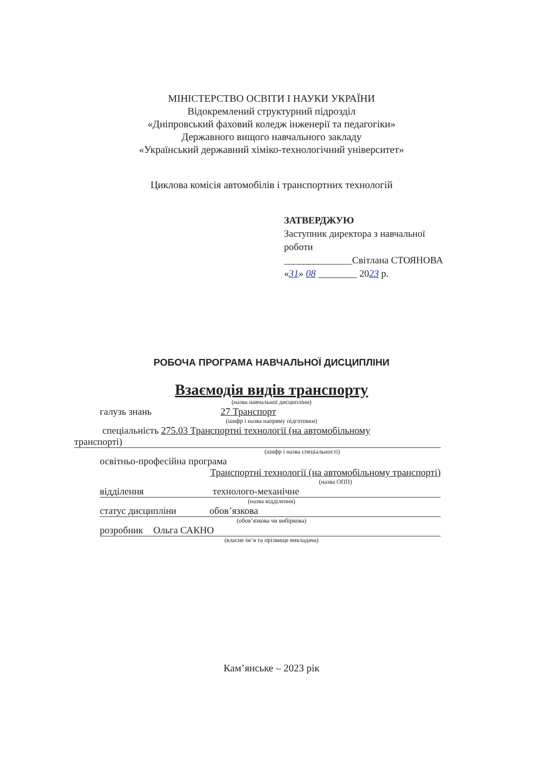МІНІСТЕРСТВО ОСВІТИ І НАУКИ УКРАЇНИ
Відокремлений структурний підрозділ
«Дніпровський фаховий коледж інженерії та педагогіки»
Державного вищого навчального закладу
«Український державний хіміко-технологічний університет»
Циклова комісія автомобілів і транспортних технологій
ЗАТВЕРДЖУЮ
Заступник директора з навчальної
роботи
______________Світлана СТОЯНОВА
«31» 08 ________ 2023 р.
РОБОЧА ПРОГРАМА НАВЧАЛЬНОЇ ДИСЦИПЛІНИ
Взаємодія видів транспорту
(назва навчальної дисципліни)
галузь знань 27 Транспорт
(шифр і назва напряму підготовки)
спеціальність 275.03 Транспортні технології (на автомобільному
транспорті)
(шифр і назва спеціальності)
освітньо-професійна програма
Транспортні технології (на автомобільному транспорті)
(назва ОПП)
відділення технолого-механічне
(назва відділення)
статус дисципліни обов’язкова
(обов’язкова чи вибіркова)
розробник Ольга САКНО
(власне ім’я та прізвище викладача)
Кам’янське – 2023 рік